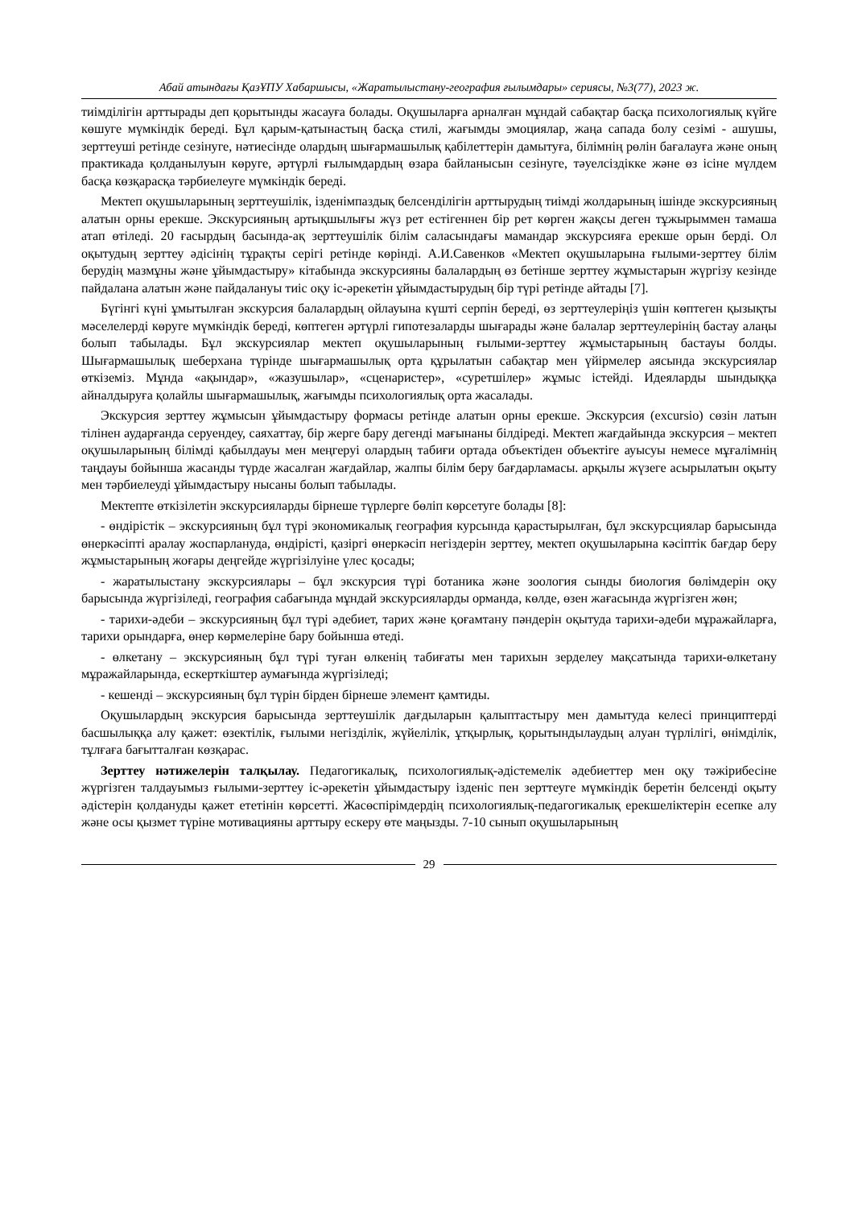Абай атындағы ҚазҰПУ Хабаршысы, «Жаратылыстану-география ғылымдары» сериясы, №3(77), 2023 ж.
тиімділігін арттырады деп қорытынды жасауға болады. Оқушыларға арналған мұндай сабақтар басқа психологиялық күйге көшуге мүмкіндік береді. Бұл қарым-қатынастың басқа стилі, жағымды эмоциялар, жаңа сапада болу сезімі - ашушы, зерттеуші ретінде сезінуге, нәтиесінде олардың шығармашылық қабілеттерін дамытуға, білімнің рөлін бағалауға және оның практикада қолданылуын көруге, әртүрлі ғылымдардың өзара байланысын сезінуге, тәуелсіздікке және өз ісіне мүлдем басқа көзқарасқа тәрбиелеуге мүмкіндік береді.
Мектеп оқушыларының зерттеушілік, ізденімпаздық белсенділігін арттырудың тиімді жолдарының ішінде экскурсияның алатын орны ерекше. Экскурсияның артықшылығы жүз рет естігеннен бір рет көрген жақсы деген тұжырыммен тамаша атап өтіледі. 20 ғасырдың басында-ақ зерттеушілік білім саласындағы мамандар экскурсияға ерекше орын берді. Ол оқытудың зерттеу әдісінің тұрақты серігі ретінде көрінді. А.И.Савенков «Мектеп оқушыларына ғылыми-зерттеу білім берудің мазмұны және ұйымдастыру» кітабында экскурсияны балалардың өз бетінше зерттеу жұмыстарын жүргізу кезінде пайдалана алатын және пайдалануы тиіс оқу іс-әрекетін ұйымдастырудың бір түрі ретінде айтады [7].
Бүгінгі күні ұмытылған экскурсия балалардың ойлауына күшті серпін береді, өз зерттеулеріңіз үшін көптеген қызықты мәселелерді көруге мүмкіндік береді, көптеген әртүрлі гипотезаларды шығарады және балалар зерттеулерінің бастау алаңы болып табылады. Бұл экскурсиялар мектеп оқушыларының ғылыми-зерттеу жұмыстарының бастауы болды. Шығармашылық шеберхана түрінде шығармашылық орта құрылатын сабақтар мен үйірмелер аясында экскурсиялар өткіземіз. Мұнда «ақындар», «жазушылар», «сценаристер», «суретшілер» жұмыс істейді. Идеяларды шындыққа айналдыруға қолайлы шығармашылық, жағымды психологиялық орта жасалады.
Экскурсия зерттеу жұмысын ұйымдастыру формасы ретінде алатын орны ерекше. Экскурсия (excursio) сөзін латын тілінен аударғанда серуендеу, саяхаттау, бір жерге бару дегенді мағынаны білдіреді. Мектеп жағдайында экскурсия – мектеп оқушыларының білімді қабылдауы мен меңгеруі олардың табиғи ортада объектіден объектіге ауысуы немесе мұғалімнің таңдауы бойынша жасанды түрде жасалған жағдайлар, жалпы білім беру бағдарламасы. арқылы жүзеге асырылатын оқыту мен тәрбиелеуді ұйымдастыру нысаны болып табылады.
Мектепте өткізілетін экскурсияларды бірнеше түрлерге бөліп көрсетуге болады [8]:
- өндірістік – экскурсияның бұл түрі экономикалық география курсында қарастырылған, бұл экскурсциялар барысында өнеркәсіпті аралау жоспарлануда, өндірісті, қазіргі өнеркәсіп негіздерін зерттеу, мектеп оқушыларына кәсіптік бағдар беру жұмыстарының жоғары деңгейде жүргізілуіне үлес қосады;
- жаратылыстану экскурсиялары – бұл экскурсия түрі ботаника және зоология сынды биология бөлімдерін оқу барысында жүргізіледі, география сабағында мұндай экскурсияларды орманда, көлде, өзен жағасында жүргізген жөн;
- тарихи-әдеби – экскурсияның бұл түрі әдебиет, тарих және қоғамтану пәндерін оқытуда тарихи-әдеби мұражайларға, тарихи орындарға, өнер көрмелеріне бару бойынша өтеді.
- өлкетану – экскурсияның бұл түрі туған өлкенің табиғаты мен тарихын зерделеу мақсатында тарихи-өлкетану мұражайларында, ескерткіштер аумағында жүргізіледі;
- кешенді – экскурсияның бұл түрін бірден бірнеше элемент қамтиды.
Оқушылардың экскурсия барысында зерттеушілік дағдыларын қалыптастыру мен дамытуда келесі принциптерді басшылыққа алу қажет: өзектілік, ғылыми негізділік, жүйелілік, ұтқырлық, қорытындылаудың алуан түрлілігі, өнімділік, тұлғаға бағытталған көзқарас.
Зерттеу нәтижелерін талқылау. Педагогикалық, психологиялық-әдістемелік әдебиеттер мен оқу тәжірибесіне жүргізген талдауымыз ғылыми-зерттеу іс-әрекетін ұйымдастыру ізденіс пен зерттеуге мүмкіндік беретін белсенді оқыту әдістерін қолдануды қажет ететінін көрсетті. Жасөспірімдердің психологиялық-педагогикалық ерекшеліктерін есепке алу және осы қызмет түріне мотивацияны арттыру ескеру өте маңызды. 7-10 сынып оқушыларының
29